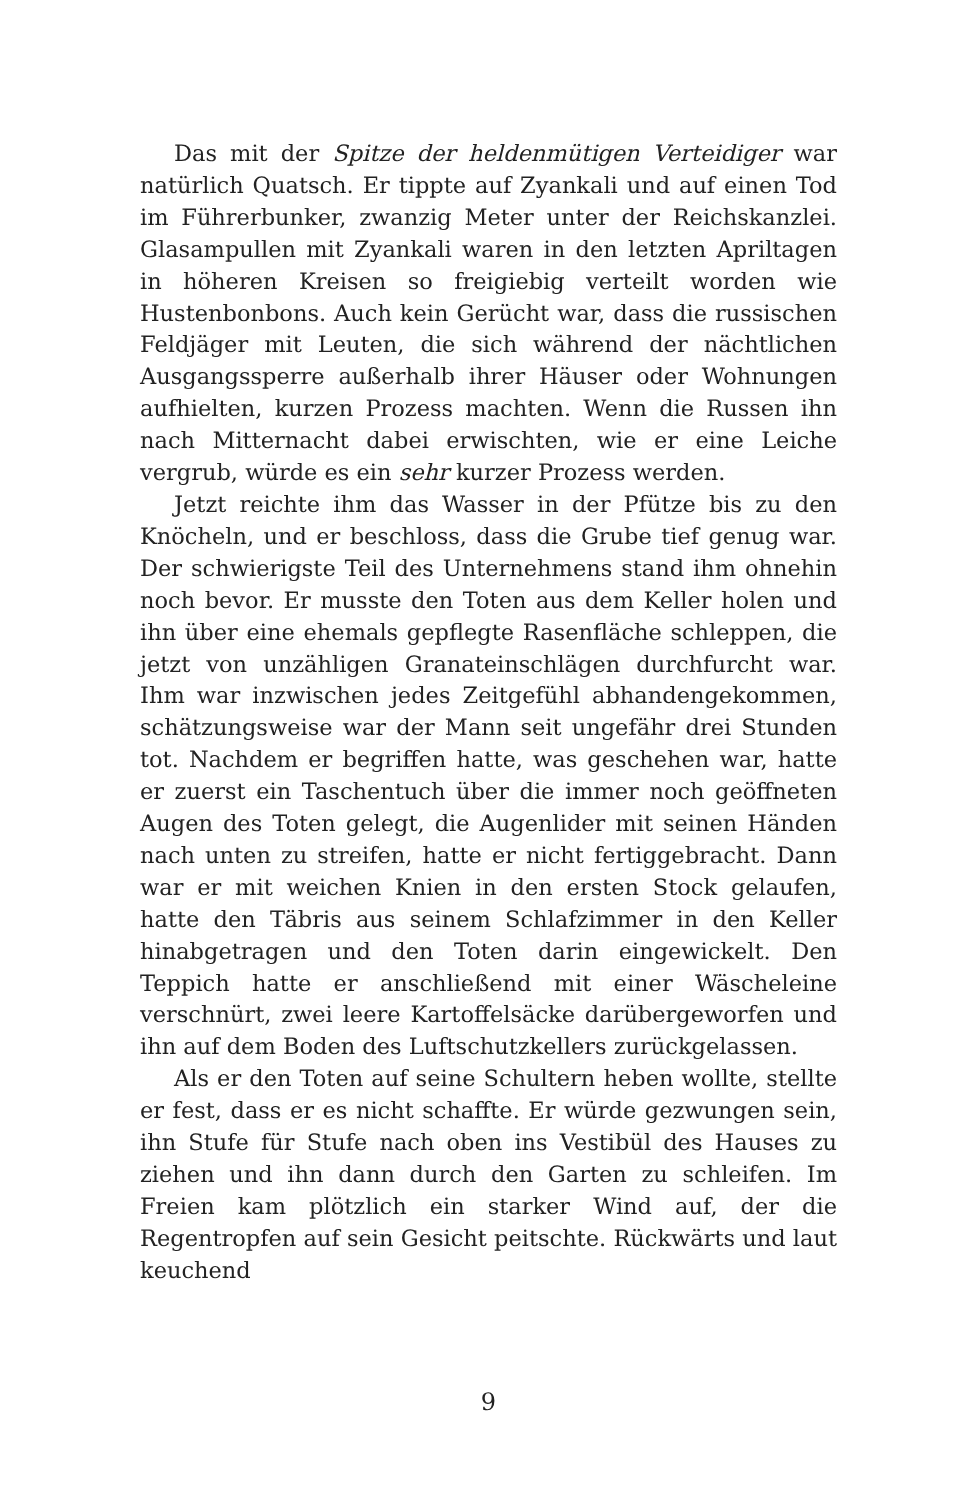Das mit der Spitze der heldenmütigen Verteidiger war natürlich Quatsch. Er tippte auf Zyankali und auf einen Tod im Führerbunker, zwanzig Meter unter der Reichskanzlei. Glasampullen mit Zyankali waren in den letzten Apriltagen in höheren Kreisen so freigiebig verteilt worden wie Hustenbonbons. Auch kein Gerücht war, dass die russischen Feldjäger mit Leuten, die sich während der nächtlichen Ausgangssperre außerhalb ihrer Häuser oder Wohnungen aufhielten, kurzen Prozess machten. Wenn die Russen ihn nach Mitternacht dabei erwischten, wie er eine Leiche vergrub, würde es ein sehr kurzer Prozess werden.
Jetzt reichte ihm das Wasser in der Pfütze bis zu den Knöcheln, und er beschloss, dass die Grube tief genug war. Der schwierigste Teil des Unternehmens stand ihm ohnehin noch bevor. Er musste den Toten aus dem Keller holen und ihn über eine ehemals gepflegte Rasenfläche schleppen, die jetzt von unzähligen Granateinschlägen durchfurcht war. Ihm war inzwischen jedes Zeitgefühl abhandengekommen, schätzungsweise war der Mann seit ungefähr drei Stunden tot. Nachdem er begriffen hatte, was geschehen war, hatte er zuerst ein Taschentuch über die immer noch geöffneten Augen des Toten gelegt, die Augenlider mit seinen Händen nach unten zu streifen, hatte er nicht fertiggebracht. Dann war er mit weichen Knien in den ersten Stock gelaufen, hatte den Täbris aus seinem Schlafzimmer in den Keller hinabgetragen und den Toten darin eingewickelt. Den Teppich hatte er anschließend mit einer Wäscheleine verschnürt, zwei leere Kartoffelsäcke darübergeworfen und ihn auf dem Boden des Luftschutzkellers zurückgelassen.
Als er den Toten auf seine Schultern heben wollte, stellte er fest, dass er es nicht schaffte. Er würde gezwungen sein, ihn Stufe für Stufe nach oben ins Vestibül des Hauses zu ziehen und ihn dann durch den Garten zu schleifen. Im Freien kam plötzlich ein starker Wind auf, der die Regentropfen auf sein Gesicht peitschte. Rückwärts und laut keuchend
9